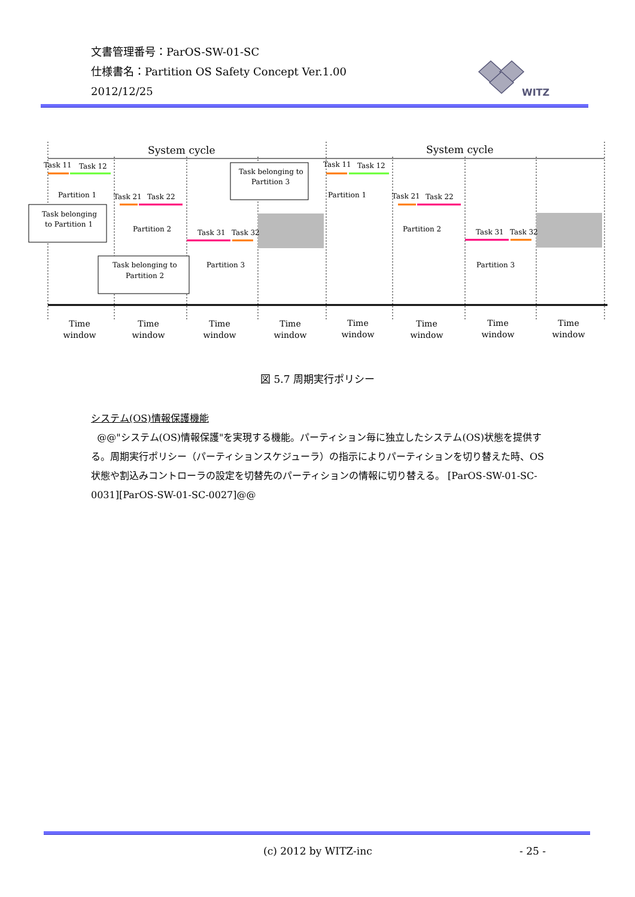文書管理番号：ParOS-SW-01-SC
仕様書名：Partition OS Safety Concept Ver.1.00
2012/12/25
WITZ
System cycle
System cycle
Task 11
Task 12
Partition 1
Task 21
Task 22
Partition 2
Task 31
Task 32
Partition 3
Task 11
Task 12
Partition 1
Task 21
Task 22
Partition 2
Task 31
Task 32
Partition 3
Task belonging
to Partition 1
Task belonging to
Partition 2
Task belonging to
Partition 3
Time
window
Time
window
Time
window
Time
window
Time
window
Time
window
Time
window
Time
window
図 5.7 周期実行ポリシー
システム(OS)情報保護機能
@@"システム(OS)情報保護"を実現する機能。パーティション毎に独立したシステム(OS)状態を提供する。周期実行ポリシー（パーティションスケジューラ）の指示によりパーティションを切り替えた時、OS 状態や割込みコントローラの設定を切替先のパーティションの情報に切り替える。 [ParOS-SW-01-SC-0031][ParOS-SW-01-SC-0027]@@
(c) 2012 by WITZ-inc - 25 -